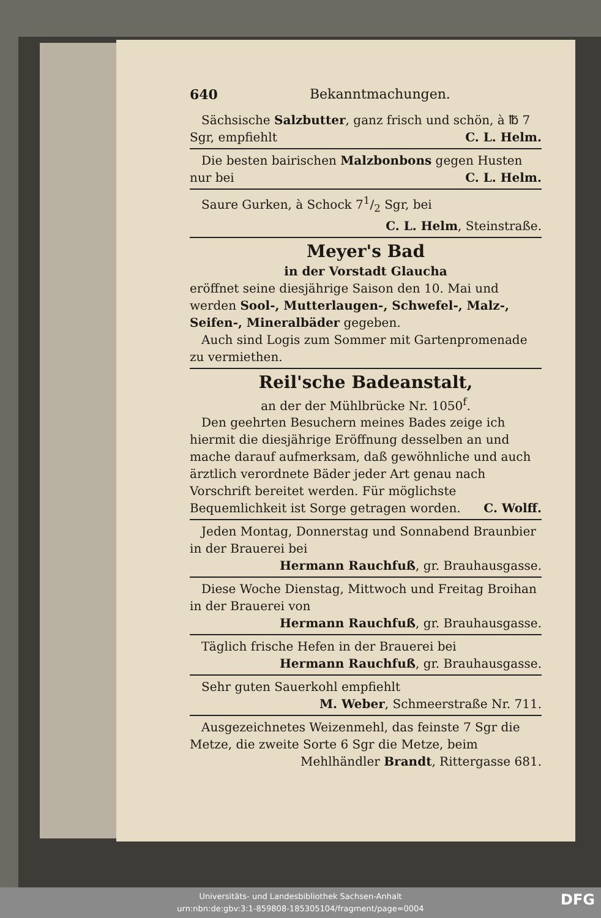640 Bekanntmachungen.
Sächsische Salzbutter, ganz frisch und schön, à ℔ 7 Sgr, empfiehlt C. L. Helm.
Die besten bairischen Malzbonbons gegen Husten nur bei C. L. Helm.
Saure Gurken, à Schock 71/2 Sgr, bei
C. L. Helm, Steinstraße.
Meyer's Bad
in der Vorstadt Glaucha
eröffnet seine diesjährige Saison den 10. Mai und werden Sool-, Mutterlaugen-, Schwefel-, Malz-, Seifen-, Mineralbäder gegeben.
Auch sind Logis zum Sommer mit Gartenpromenade zu vermiethen.
Reil'sche Badeanstalt,
an der der Mühlbrücke Nr. 1050<sup>f</sup>.
Den geehrten Besuchern meines Bades zeige ich hiermit die diesjährige Eröffnung desselben an und mache darauf aufmerksam, daß gewöhnliche und auch ärztlich verordnete Bäder jeder Art genau nach Vorschrift bereitet werden. Für möglichste Bequemlichkeit ist Sorge getragen worden. C. Wolff.
Jeden Montag, Donnerstag und Sonnabend Braunbier in der Brauerei bei
Hermann Rauchfuß, gr. Brauhausgasse.
Diese Woche Dienstag, Mittwoch und Freitag Broihan in der Brauerei von
Hermann Rauchfuß, gr. Brauhausgasse.
Täglich frische Hefen in der Brauerei bei
Hermann Rauchfuß, gr. Brauhausgasse.
Sehr guten Sauerkohl empfiehlt
M. Weber, Schmeerstraße Nr. 711.
Ausgezeichnetes Weizenmehl, das feinste 7 Sgr die Metze, die zweite Sorte 6 Sgr die Metze, beim
Mehlhändler Brandt, Rittergasse 681.
Universitäts- und Landesbibliothek Sachsen-Anhalt
urn:nbn:de:gbv:3:1-859808-185305104/fragment/page=0004
DFG